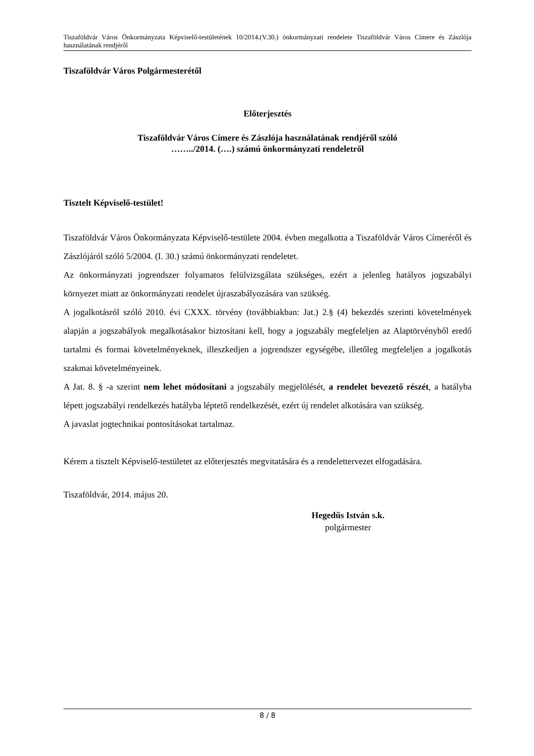Tiszaföldvár Város Önkormányzata Képviselő-testületének 10/2014.(V.30.) önkormányzati rendelete Tiszaföldvár Város Címere és Zászlója használatának rendjéről
Tiszaföldvár Város Polgármesterétől
Előterjesztés
Tiszaföldvár Város Címere és Zászlója használatának rendjéről szóló
……../2014. (….) számú önkormányzati rendeletről
Tisztelt Képviselő-testület!
Tiszaföldvár Város Önkormányzata Képviselő-testülete 2004. évben megalkotta a Tiszaföldvár Város Címeréről és Zászlójáról szóló 5/2004. (I. 30.) számú önkormányzati rendeletet.
Az önkormányzati jogrendszer folyamatos felülvizsgálata szükséges, ezért a jelenleg hatályos jogszabályi környezet miatt az önkormányzati rendelet újraszabályozására van szükség.
A jogalkotásról szóló 2010. évi CXXX. törvény (továbbiakban: Jat.) 2.§ (4) bekezdés szerinti követelmények alapján a jogszabályok megalkotásakor biztosítani kell, hogy a jogszabály megfeleljen az Alaptörvényből eredő tartalmi és formai követelményeknek, illeszkedjen a jogrendszer egységébe, illetőleg megfeleljen a jogalkotás szakmai követelményeinek.
A Jat. 8. § -a szerint nem lehet módosítani a jogszabály megjelölését, a rendelet bevezető részét, a hatályba lépett jogszabályi rendelkezés hatályba léptető rendelkezését, ezért új rendelet alkotására van szükség.
A javaslat jogtechnikai pontosításokat tartalmaz.
Kérem a tisztelt Képviselő-testületet az előterjesztés megvitatására és a rendelettervezet elfogadására.
Tiszaföldvár, 2014. május 20.
Hegedűs István s.k.
polgármester
8 / 8